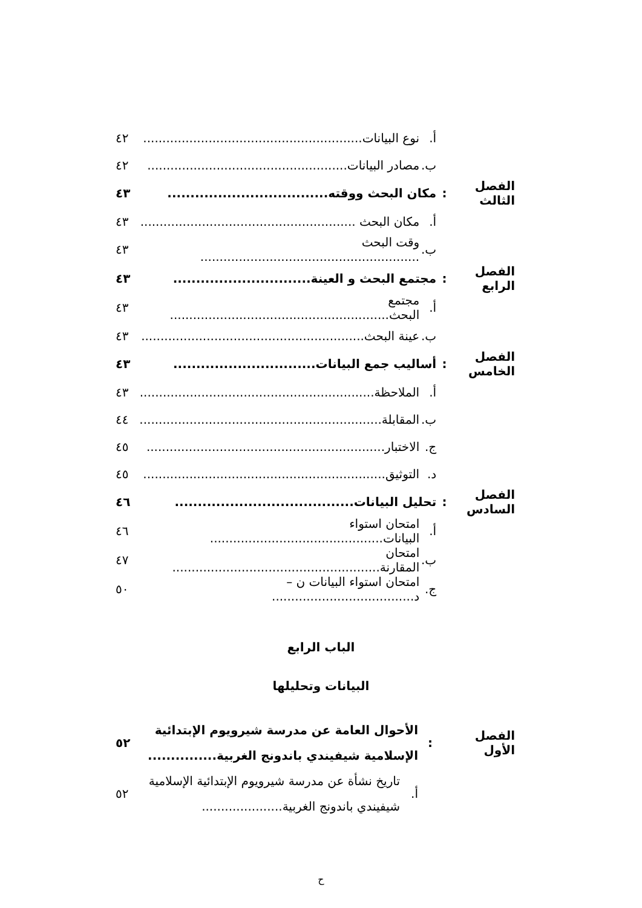| | | أ. | نوع البيانات......................................................... | ٤٢ |
| | | ب. | مصادر البيانات.................................................... | ٤٢ |
| الفصل الثالث | : | مكان البحث ووقته................................... | | ٤٣ |
| | | أ. | مكان البحث ........................................................ | ٤٣ |
| | | ب. | وقت البحث ......................................................... | ٤٣ |
| الفصل الرابع | : | مجتمع البحث و العينة.............................. | | ٤٣ |
| | | أ. | مجتمع البحث......................................................... | ٤٣ |
| | | ب. | عينة البحث.......................................................... | ٤٣ |
| الفصل الخامس | : | أساليب جمع البيانات............................... | | ٤٣ |
| | | أ. | الملاحظة............................................................. | ٤٣ |
| | | ب. | المقابلة............................................................... | ٤٤ |
| | | ج. | الاختبار.............................................................. | ٤٥ |
| | | د. | التوثيق............................................................... | ٤٥ |
| الفصل السادس | : | تحليل البيانات....................................... | | ٤٦ |
| | | أ. | امتحان استواء البيانات............................................. | ٤٦ |
| | | ب. | امتحان المقارنة...................................................... | ٤٧ |
| | | ج. | امتحان استواء البيانات ن – د..................................... | ٥٠ |
الباب الرابع
البيانات وتحليلها
| الفصل الأول | : | الأحوال العامة عن مدرسة شيرويوم الإبتدائية الإسلامية شيفيندي باندونج الغربية............... | | ٥٢ |
| | | أ. | تاريخ نشأة عن مدرسة شيرويوم الإبتدائية الإسلامية شيفيندي باندونج الغربية..................... | ٥٢ |
ح